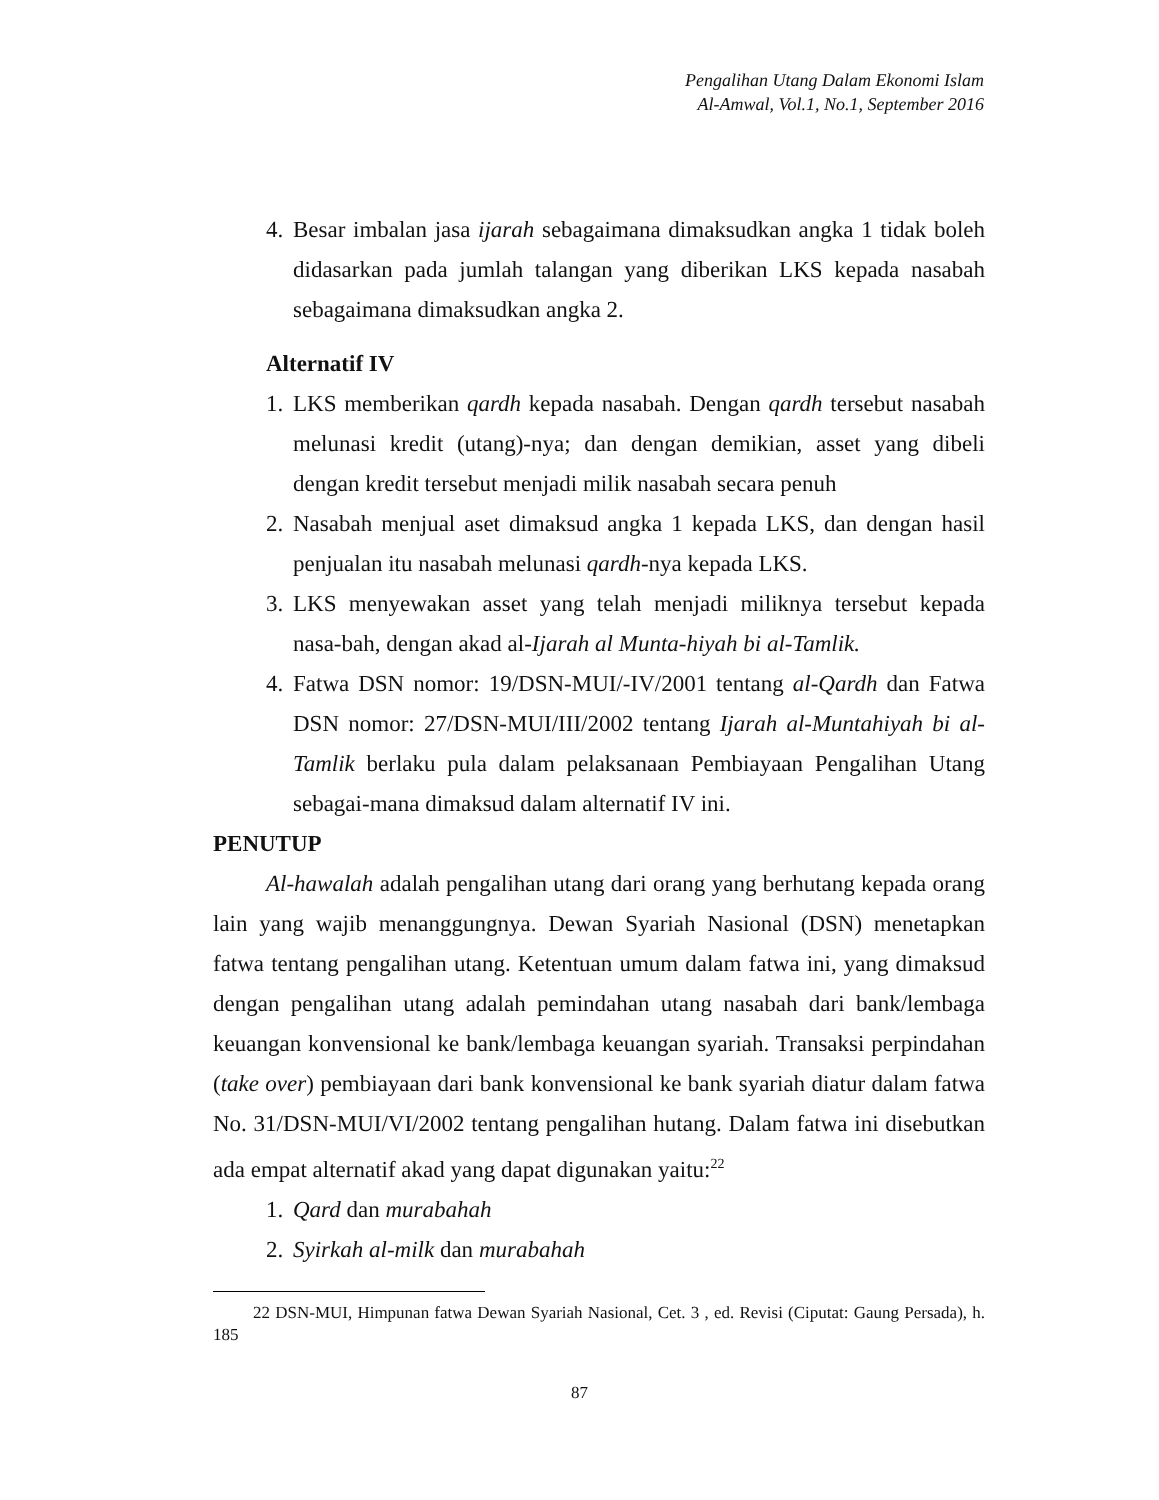Pengalihan Utang Dalam Ekonomi Islam
Al-Amwal, Vol.1, No.1, September 2016
4. Besar imbalan jasa ijarah sebagaimana dimaksudkan angka 1 tidak boleh didasarkan pada jumlah talangan yang diberikan LKS kepada nasabah sebagaimana dimaksudkan angka 2.
Alternatif IV
1. LKS memberikan qardh kepada nasabah. Dengan qardh tersebut nasabah melunasi kredit (utang)-nya; dan dengan demikian, asset yang dibeli dengan kredit tersebut menjadi milik nasabah secara penuh
2. Nasabah menjual aset dimaksud angka 1 kepada LKS, dan dengan hasil penjualan itu nasabah melunasi qardh-nya kepada LKS.
3. LKS menyewakan asset yang telah menjadi miliknya tersebut kepada nasa-bah, dengan akad al-Ijarah al Munta-hiyah bi al-Tamlik.
4. Fatwa DSN nomor: 19/DSN-MUI/-IV/2001 tentang al-Qardh dan Fatwa DSN nomor: 27/DSN-MUI/III/2002 tentang Ijarah al-Muntahiyah bi al-Tamlik berlaku pula dalam pelaksanaan Pembiayaan Pengalihan Utang sebagai-mana dimaksud dalam alternatif IV ini.
PENUTUP
Al-hawalah adalah pengalihan utang dari orang yang berhutang kepada orang lain yang wajib menanggungnya. Dewan Syariah Nasional (DSN) menetapkan fatwa tentang pengalihan utang. Ketentuan umum dalam fatwa ini, yang dimaksud dengan pengalihan utang adalah pemindahan utang nasabah dari bank/lembaga keuangan konvensional ke bank/lembaga keuangan syariah. Transaksi perpindahan (take over) pembiayaan dari bank konvensional ke bank syariah diatur dalam fatwa No. 31/DSN-MUI/VI/2002 tentang pengalihan hutang. Dalam fatwa ini disebutkan ada empat alternatif akad yang dapat digunakan yaitu:<sup>22</sup>
1. Qard dan murabahah
2. Syirkah al-milk dan murabahah
22 DSN-MUI, Himpunan fatwa Dewan Syariah Nasional, Cet. 3 , ed. Revisi (Ciputat: Gaung Persada), h. 185
87